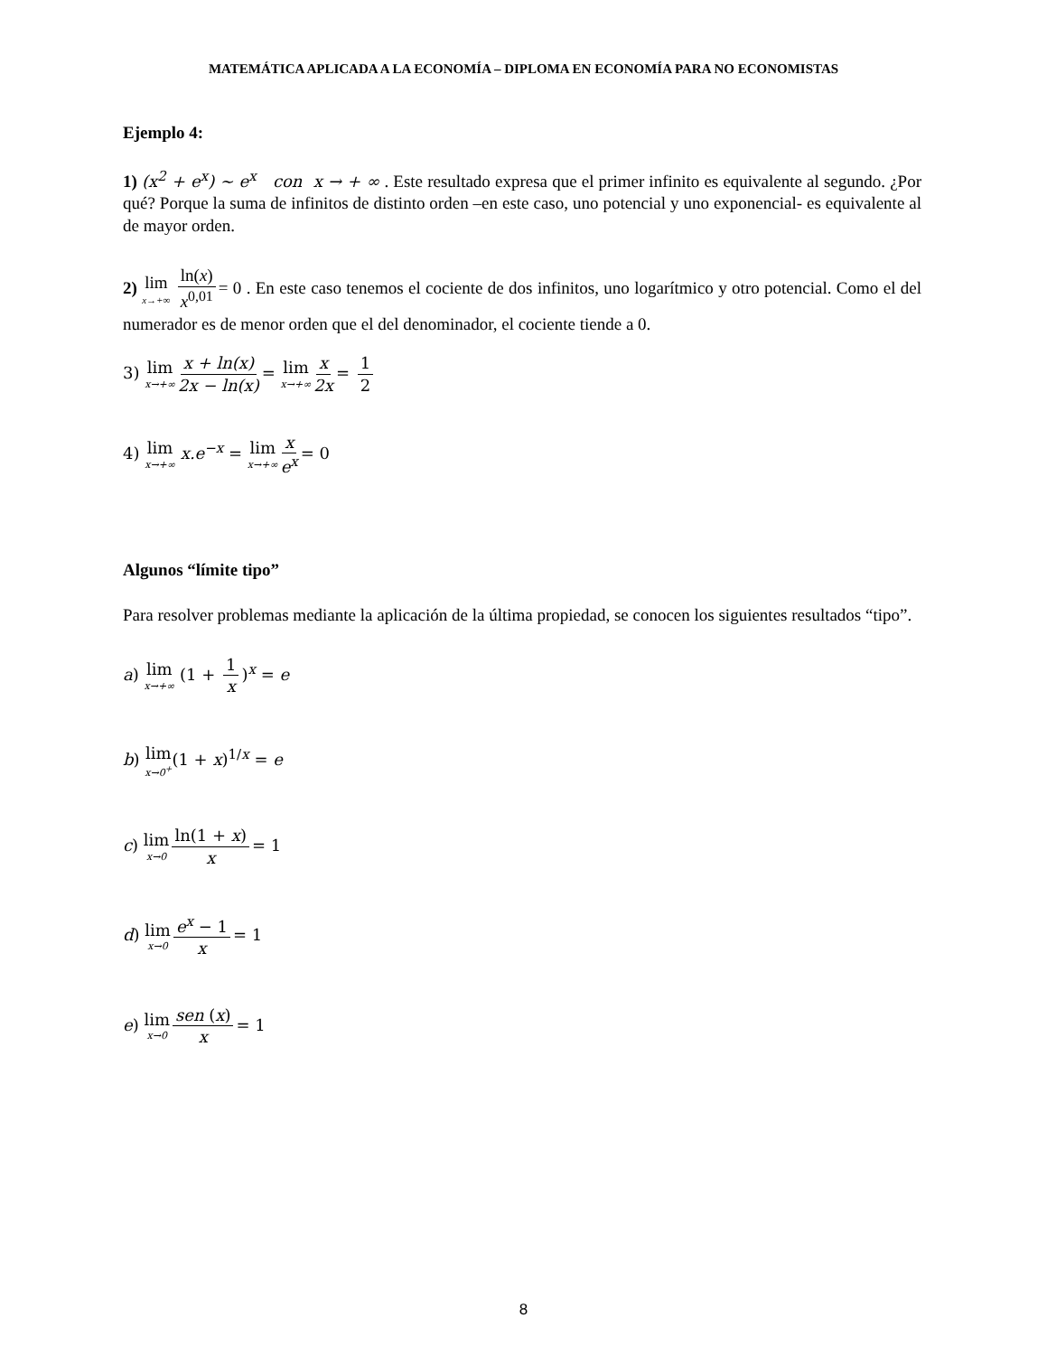MATEMÁTICA APLICADA A LA ECONOMÍA – DIPLOMA EN ECONOMÍA PARA NO ECONOMISTAS
Ejemplo 4:
1) (x<sup>2</sup> + e<sup>x</sup>) ~ e<sup>x</sup> con x → + ∞ . Este resultado expresa que el primer infinito es equivalente al segundo. ¿Por qué? Porque la suma de infinitos de distinto orden –en este caso, uno potencial y uno exponencial- es equivalente al de mayor orden.
2) lim x→+∞ ln(x) x<sup>0,01</sup> = 0 . En este caso tenemos el cociente de dos infinitos, uno logarítmico y otro potencial. Como el del numerador es de menor orden que el del denominador, el cociente tiende a 0.
3) lim x→+∞ x + ln(x) 2x − ln(x) = lim x→+∞ x 2x = 1 2
4) lim x→+∞ x.e<sup>−x</sup> = lim x→+∞ x e<sup>x</sup> = 0
Algunos “límite tipo”
Para resolver problemas mediante la aplicación de la última propiedad, se conocen los siguientes resultados “tipo”.
a) lim x→+∞ (1 + 1 x)<sup>x</sup> = e
b) lim x→0<sup>+</sup>(1 + x)<sup>1/x</sup> = e
c) lim x→0 ln(1 + x) x = 1
d) lim x→0 e<sup>x</sup> − 1 x = 1
e) lim x→0 sen (x) x = 1
8